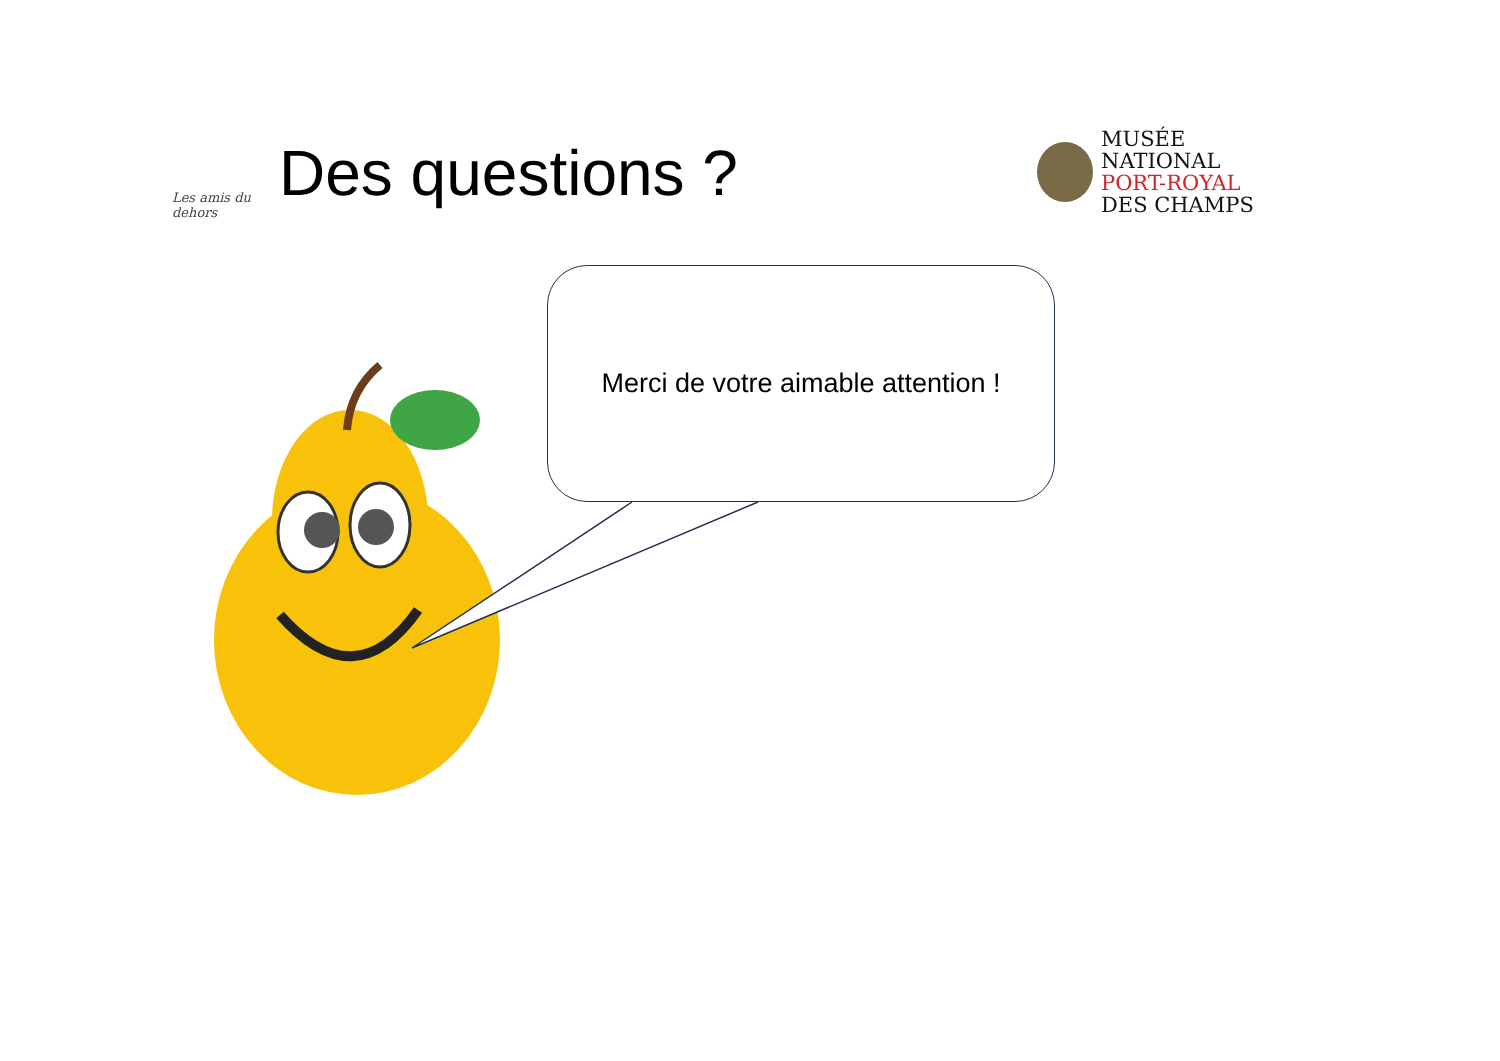Les amis du dehors
Des questions ?
MUSÉE
NATIONAL
PORT-ROYAL
DES CHAMPS
Merci de votre aimable attention !